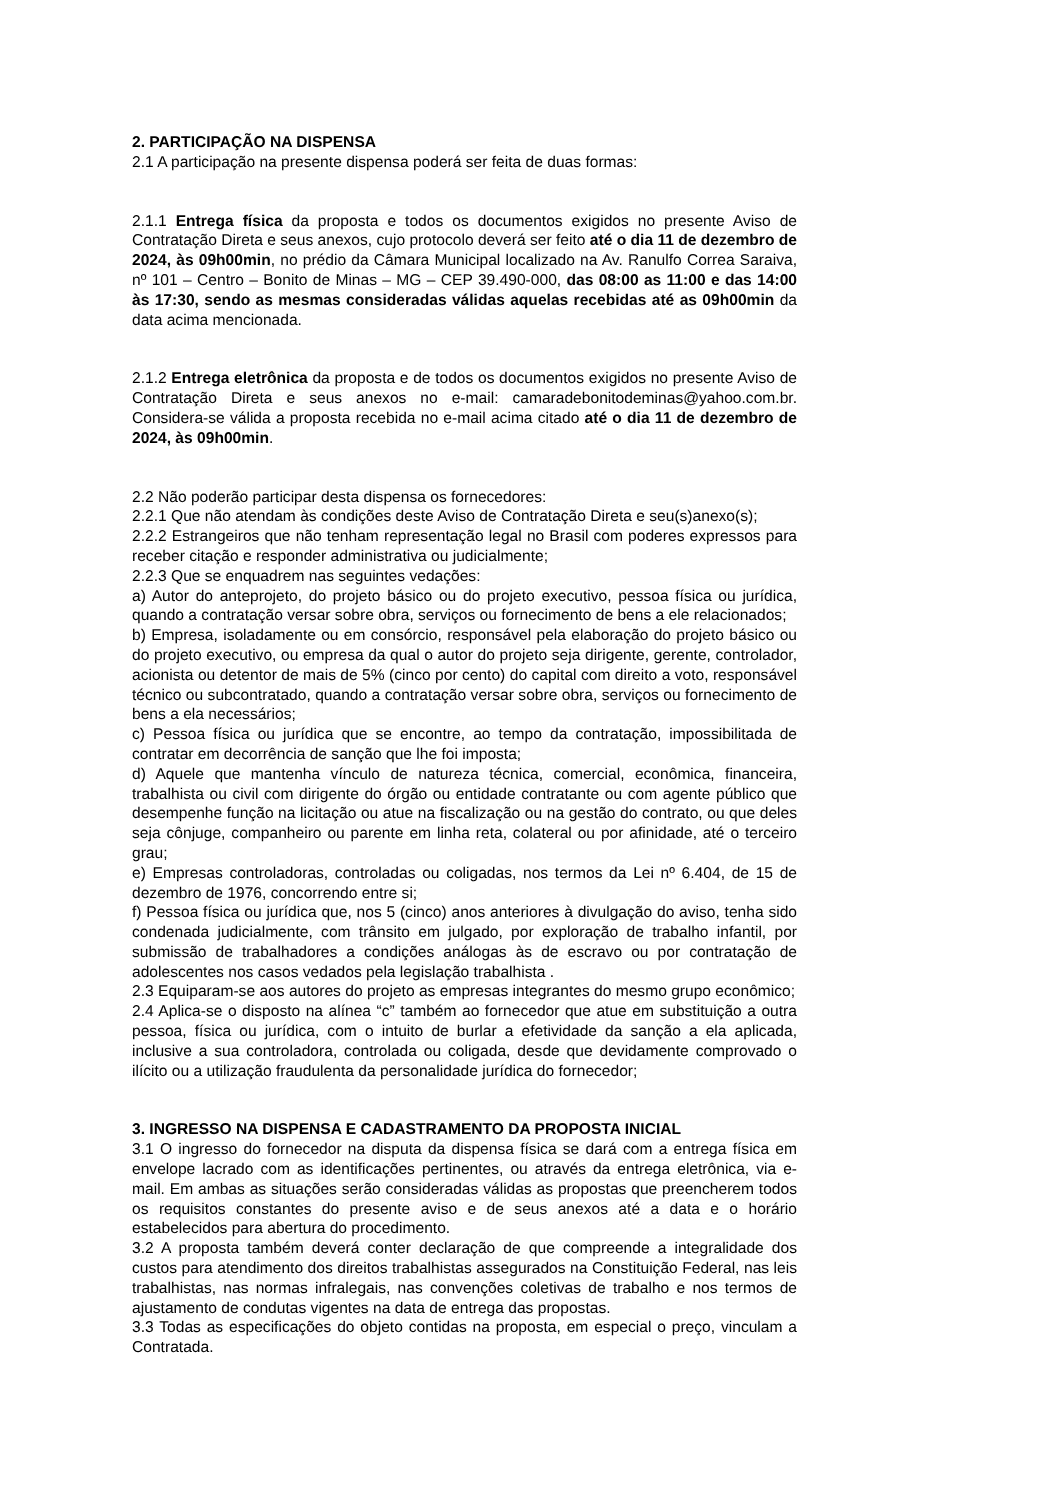2. PARTICIPAÇÃO NA DISPENSA
2.1 A participação na presente dispensa poderá ser feita de duas formas:
2.1.1 Entrega física da proposta e todos os documentos exigidos no presente Aviso de Contratação Direta e seus anexos, cujo protocolo deverá ser feito até o dia 11 de dezembro de 2024, às 09h00min, no prédio da Câmara Municipal localizado na Av. Ranulfo Correa Saraiva, nº 101 – Centro – Bonito de Minas – MG – CEP 39.490-000, das 08:00 as 11:00 e das 14:00 às 17:30, sendo as mesmas consideradas válidas aquelas recebidas até as 09h00min da data acima mencionada.
2.1.2 Entrega eletrônica da proposta e de todos os documentos exigidos no presente Aviso de Contratação Direta e seus anexos no e-mail: camaradebonitodeminas@yahoo.com.br. Considera-se válida a proposta recebida no e-mail acima citado até o dia 11 de dezembro de 2024, às 09h00min.
2.2 Não poderão participar desta dispensa os fornecedores:
2.2.1 Que não atendam às condições deste Aviso de Contratação Direta e seu(s)anexo(s);
2.2.2 Estrangeiros que não tenham representação legal no Brasil com poderes expressos para receber citação e responder administrativa ou judicialmente;
2.2.3 Que se enquadrem nas seguintes vedações:
a) Autor do anteprojeto, do projeto básico ou do projeto executivo, pessoa física ou jurídica, quando a contratação versar sobre obra, serviços ou fornecimento de bens a ele relacionados;
b) Empresa, isoladamente ou em consórcio, responsável pela elaboração do projeto básico ou do projeto executivo, ou empresa da qual o autor do projeto seja dirigente, gerente, controlador, acionista ou detentor de mais de 5% (cinco por cento) do capital com direito a voto, responsável técnico ou subcontratado, quando a contratação versar sobre obra, serviços ou fornecimento de bens a ela necessários;
c) Pessoa física ou jurídica que se encontre, ao tempo da contratação, impossibilitada de contratar em decorrência de sanção que lhe foi imposta;
d) Aquele que mantenha vínculo de natureza técnica, comercial, econômica, financeira, trabalhista ou civil com dirigente do órgão ou entidade contratante ou com agente público que desempenhe função na licitação ou atue na fiscalização ou na gestão do contrato, ou que deles seja cônjuge, companheiro ou parente em linha reta, colateral ou por afinidade, até o terceiro grau;
e) Empresas controladoras, controladas ou coligadas, nos termos da Lei nº 6.404, de 15 de dezembro de 1976, concorrendo entre si;
f) Pessoa física ou jurídica que, nos 5 (cinco) anos anteriores à divulgação do aviso, tenha sido condenada judicialmente, com trânsito em julgado, por exploração de trabalho infantil, por submissão de trabalhadores a condições análogas às de escravo ou por contratação de adolescentes nos casos vedados pela legislação trabalhista .
2.3 Equiparam-se aos autores do projeto as empresas integrantes do mesmo grupo econômico;
2.4 Aplica-se o disposto na alínea “c” também ao fornecedor que atue em substituição a outra pessoa, física ou jurídica, com o intuito de burlar a efetividade da sanção a ela aplicada, inclusive a sua controladora, controlada ou coligada, desde que devidamente comprovado o ilícito ou a utilização fraudulenta da personalidade jurídica do fornecedor;
3. INGRESSO NA DISPENSA E CADASTRAMENTO DA PROPOSTA INICIAL
3.1 O ingresso do fornecedor na disputa da dispensa física se dará com a entrega física em envelope lacrado com as identificações pertinentes, ou através da entrega eletrônica, via e-mail. Em ambas as situações serão consideradas válidas as propostas que preencherem todos os requisitos constantes do presente aviso e de seus anexos até a data e o horário estabelecidos para abertura do procedimento.
3.2 A proposta também deverá conter declaração de que compreende a integralidade dos custos para atendimento dos direitos trabalhistas assegurados na Constituição Federal, nas leis trabalhistas, nas normas infralegais, nas convenções coletivas de trabalho e nos termos de ajustamento de condutas vigentes na data de entrega das propostas.
3.3 Todas as especificações do objeto contidas na proposta, em especial o preço, vinculam a Contratada.